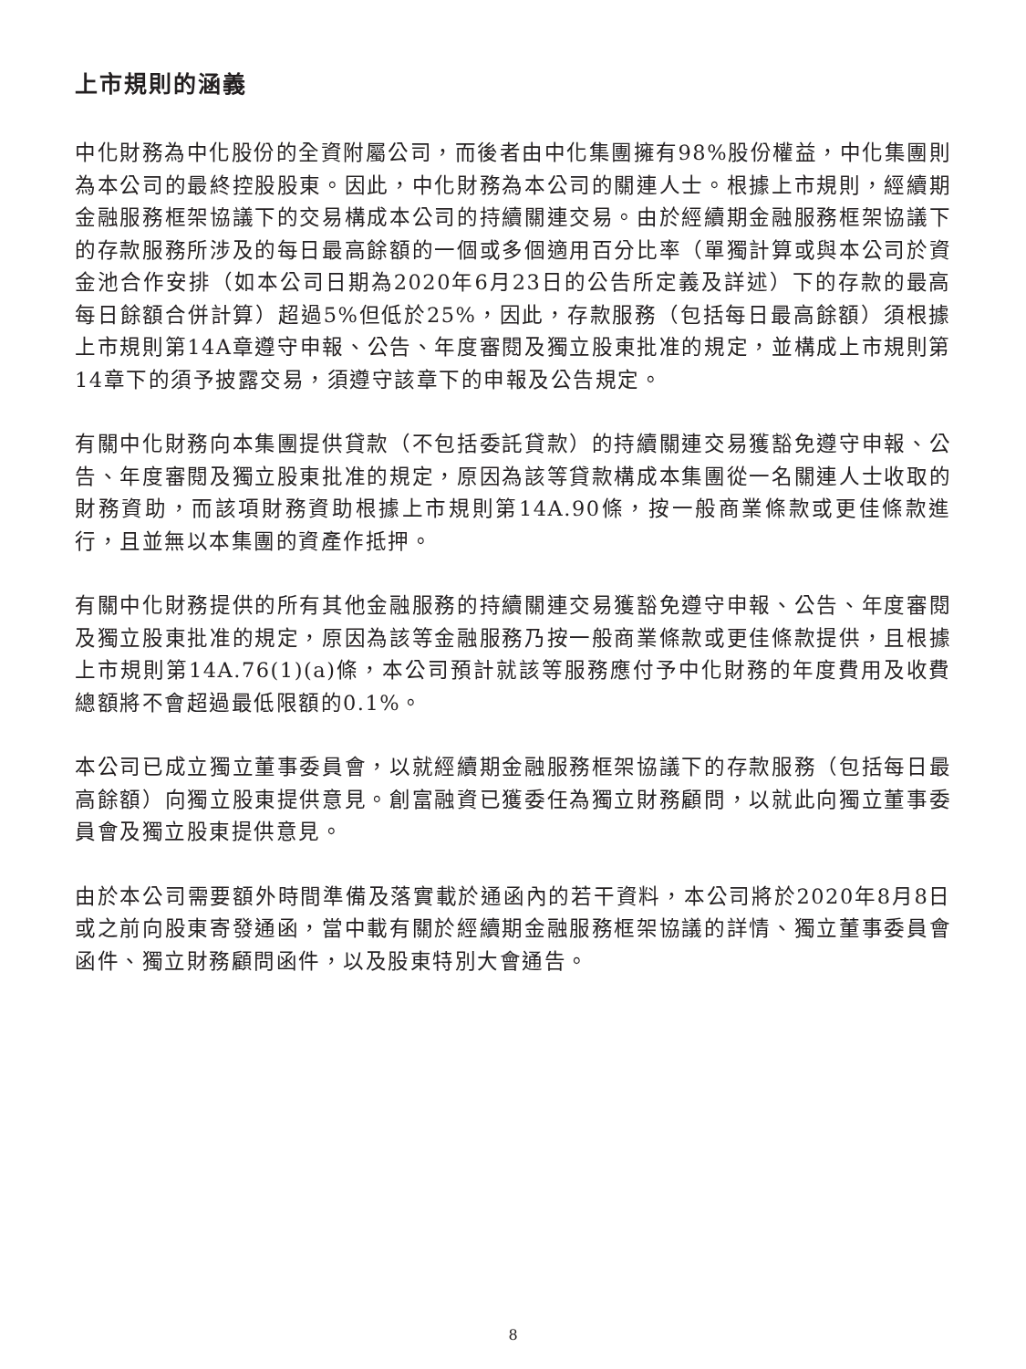上市規則的涵義
中化財務為中化股份的全資附屬公司，而後者由中化集團擁有98%股份權益，中化集團則為本公司的最終控股股東。因此，中化財務為本公司的關連人士。根據上市規則，經續期金融服務框架協議下的交易構成本公司的持續關連交易。由於經續期金融服務框架協議下的存款服務所涉及的每日最高餘額的一個或多個適用百分比率（單獨計算或與本公司於資金池合作安排（如本公司日期為2020年6月23日的公告所定義及詳述）下的存款的最高每日餘額合併計算）超過5%但低於25%，因此，存款服務（包括每日最高餘額）須根據上市規則第14A章遵守申報、公告、年度審閱及獨立股東批准的規定，並構成上市規則第14章下的須予披露交易，須遵守該章下的申報及公告規定。
有關中化財務向本集團提供貸款（不包括委託貸款）的持續關連交易獲豁免遵守申報、公告、年度審閱及獨立股東批准的規定，原因為該等貸款構成本集團從一名關連人士收取的財務資助，而該項財務資助根據上市規則第14A.90條，按一般商業條款或更佳條款進行，且並無以本集團的資產作抵押。
有關中化財務提供的所有其他金融服務的持續關連交易獲豁免遵守申報、公告、年度審閱及獨立股東批准的規定，原因為該等金融服務乃按一般商業條款或更佳條款提供，且根據上市規則第14A.76(1)(a)條，本公司預計就該等服務應付予中化財務的年度費用及收費總額將不會超過最低限額的0.1%。
本公司已成立獨立董事委員會，以就經續期金融服務框架協議下的存款服務（包括每日最高餘額）向獨立股東提供意見。創富融資已獲委任為獨立財務顧問，以就此向獨立董事委員會及獨立股東提供意見。
由於本公司需要額外時間準備及落實載於通函內的若干資料，本公司將於2020年8月8日或之前向股東寄發通函，當中載有關於經續期金融服務框架協議的詳情、獨立董事委員會函件、獨立財務顧問函件，以及股東特別大會通告。
8